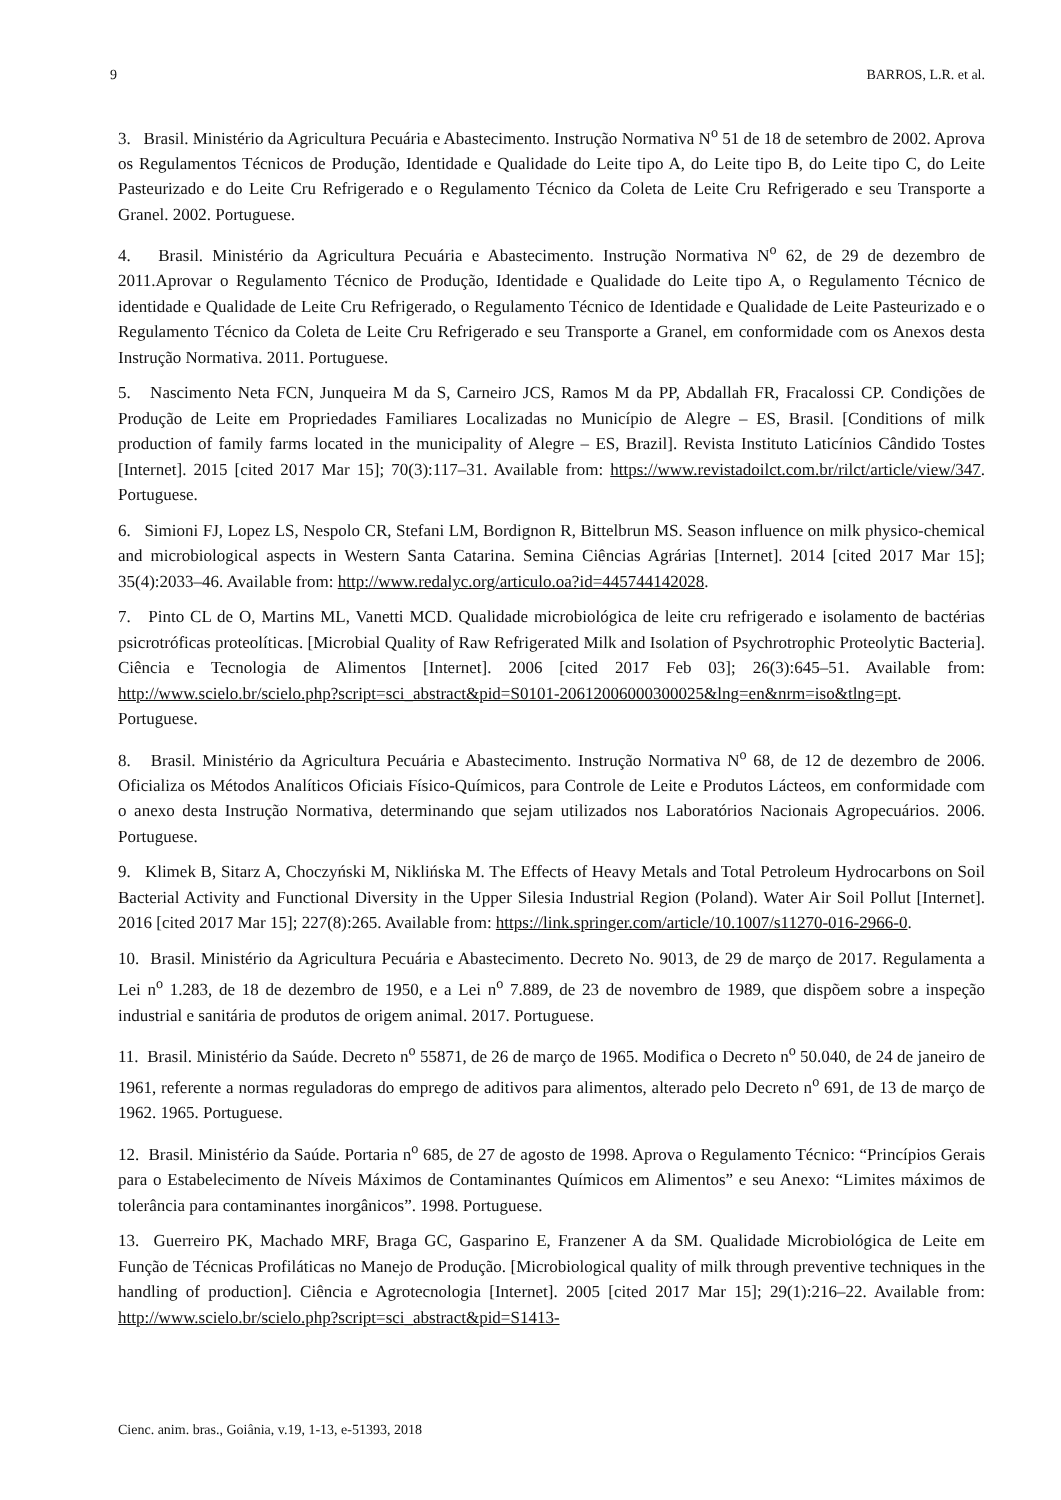9 BARROS, L.R. et al.
3. Brasil. Ministério da Agricultura Pecuária e Abastecimento. Instrução Normativa N<sup>o</sup> 51 de 18 de setembro de 2002. Aprova os Regulamentos Técnicos de Produção, Identidade e Qualidade do Leite tipo A, do Leite tipo B, do Leite tipo C, do Leite Pasteurizado e do Leite Cru Refrigerado e o Regulamento Técnico da Coleta de Leite Cru Refrigerado e seu Transporte a Granel. 2002. Portuguese.
4. Brasil. Ministério da Agricultura Pecuária e Abastecimento. Instrução Normativa N<sup>o</sup> 62, de 29 de dezembro de 2011.Aprovar o Regulamento Técnico de Produção, Identidade e Qualidade do Leite tipo A, o Regulamento Técnico de identidade e Qualidade de Leite Cru Refrigerado, o Regulamento Técnico de Identidade e Qualidade de Leite Pasteurizado e o Regulamento Técnico da Coleta de Leite Cru Refrigerado e seu Transporte a Granel, em conformidade com os Anexos desta Instrução Normativa. 2011. Portuguese.
5. Nascimento Neta FCN, Junqueira M da S, Carneiro JCS, Ramos M da PP, Abdallah FR, Fracalossi CP. Condições de Produção de Leite em Propriedades Familiares Localizadas no Município de Alegre – ES, Brasil. [Conditions of milk production of family farms located in the municipality of Alegre – ES, Brazil]. Revista Instituto Laticínios Cândido Tostes [Internet]. 2015 [cited 2017 Mar 15]; 70(3):117–31. Available from: https://www.revistadoilct.com.br/rilct/article/view/347. Portuguese.
6. Simioni FJ, Lopez LS, Nespolo CR, Stefani LM, Bordignon R, Bittelbrun MS. Season influence on milk physico-chemical and microbiological aspects in Western Santa Catarina. Semina Ciências Agrárias [Internet]. 2014 [cited 2017 Mar 15]; 35(4):2033–46. Available from: http://www.redalyc.org/articulo.oa?id=445744142028.
7. Pinto CL de O, Martins ML, Vanetti MCD. Qualidade microbiológica de leite cru refrigerado e isolamento de bactérias psicrotróficas proteolíticas. [Microbial Quality of Raw Refrigerated Milk and Isolation of Psychrotrophic Proteolytic Bacteria]. Ciência e Tecnologia de Alimentos [Internet]. 2006 [cited 2017 Feb 03]; 26(3):645–51. Available from: http://www.scielo.br/scielo.php?script=sci_abstract&pid=S0101-20612006000300025&lng=en&nrm=iso&tlng=pt. Portuguese.
8. Brasil. Ministério da Agricultura Pecuária e Abastecimento. Instrução Normativa N<sup>o</sup> 68, de 12 de dezembro de 2006. Oficializa os Métodos Analíticos Oficiais Físico-Químicos, para Controle de Leite e Produtos Lácteos, em conformidade com o anexo desta Instrução Normativa, determinando que sejam utilizados nos Laboratórios Nacionais Agropecuários. 2006. Portuguese.
9. Klimek B, Sitarz A, Choczyński M, Niklińska M. The Effects of Heavy Metals and Total Petroleum Hydrocarbons on Soil Bacterial Activity and Functional Diversity in the Upper Silesia Industrial Region (Poland). Water Air Soil Pollut [Internet]. 2016 [cited 2017 Mar 15]; 227(8):265. Available from: https://link.springer.com/article/10.1007/s11270-016-2966-0.
10. Brasil. Ministério da Agricultura Pecuária e Abastecimento. Decreto No. 9013, de 29 de março de 2017. Regulamenta a Lei n<sup>o</sup> 1.283, de 18 de dezembro de 1950, e a Lei n<sup>o</sup> 7.889, de 23 de novembro de 1989, que dispõem sobre a inspeção industrial e sanitária de produtos de origem animal. 2017. Portuguese.
11. Brasil. Ministério da Saúde. Decreto n<sup>o</sup> 55871, de 26 de março de 1965. Modifica o Decreto n<sup>o</sup> 50.040, de 24 de janeiro de 1961, referente a normas reguladoras do emprego de aditivos para alimentos, alterado pelo Decreto n<sup>o</sup> 691, de 13 de março de 1962. 1965. Portuguese.
12. Brasil. Ministério da Saúde. Portaria n<sup>o</sup> 685, de 27 de agosto de 1998. Aprova o Regulamento Técnico: “Princípios Gerais para o Estabelecimento de Níveis Máximos de Contaminantes Químicos em Alimentos” e seu Anexo: “Limites máximos de tolerância para contaminantes inorgânicos”. 1998. Portuguese.
13. Guerreiro PK, Machado MRF, Braga GC, Gasparino E, Franzener A da SM. Qualidade Microbiológica de Leite em Função de Técnicas Profiláticas no Manejo de Produção. [Microbiological quality of milk through preventive techniques in the handling of production]. Ciência e Agrotecnologia [Internet]. 2005 [cited 2017 Mar 15]; 29(1):216–22. Available from: http://www.scielo.br/scielo.php?script=sci_abstract&pid=S1413-
Cienc. anim. bras., Goiânia, v.19, 1-13, e-51393, 2018